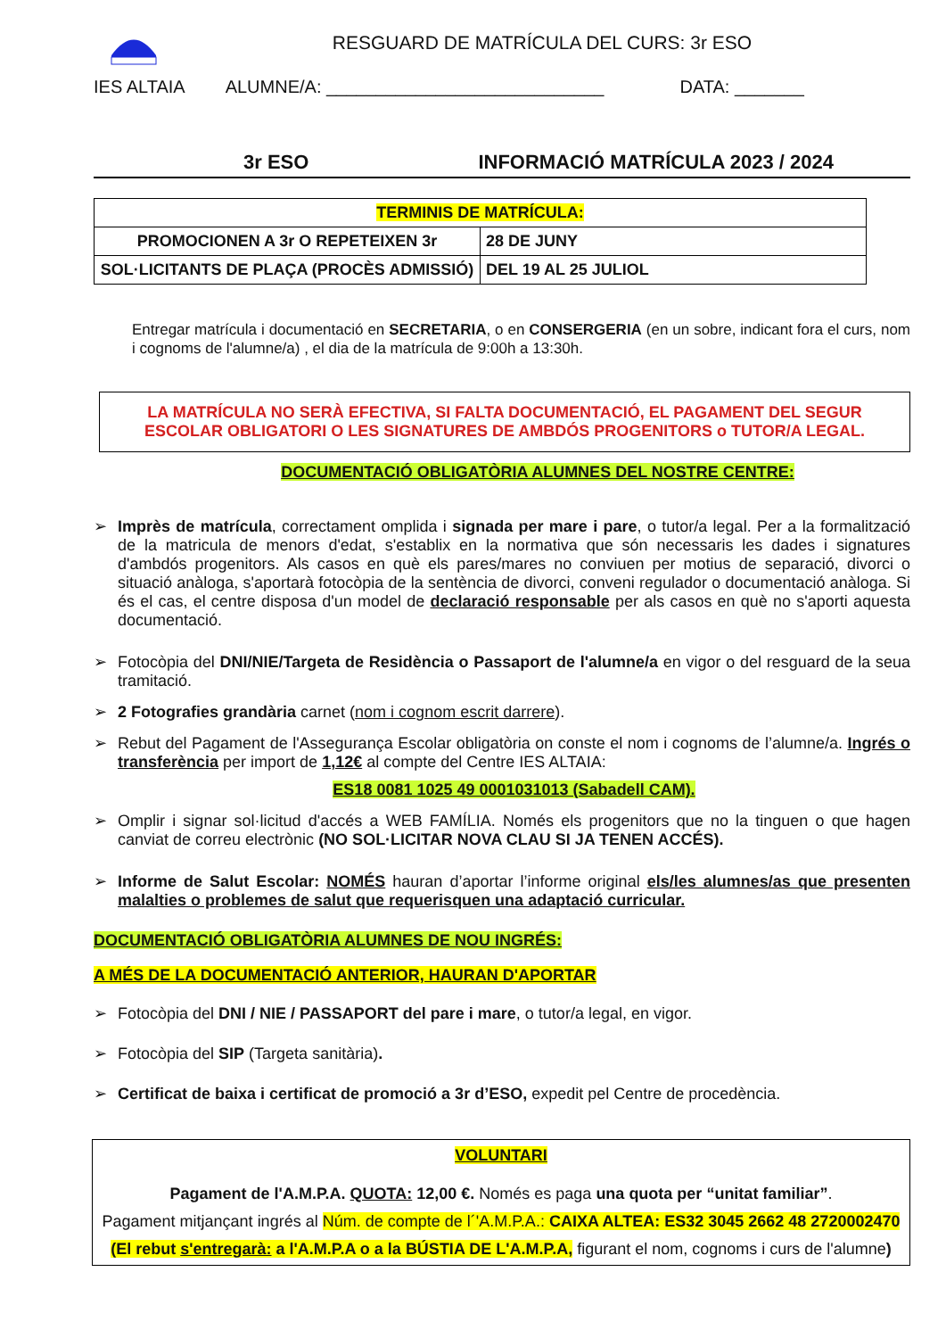RESGUARD DE MATRÍCULA DEL CURS: 3r ESO
IES ALTAIA ALUMNE/A: ____________________________ DATA: _______
3r ESO INFORMACIÓ MATRÍCULA 2023 / 2024
| TERMINIS DE MATRÍCULA: | |
| PROMOCIONEN A 3r O REPETEIXEN 3r | 28 DE JUNY |
| SOL·LICITANTS DE PLAÇA (PROCÈS ADMISSIÓ) | DEL 19 AL 25 JULIOL |
Entregar matrícula i documentació en SECRETARIA, o en CONSERGERIA (en un sobre, indicant fora el curs, nom i cognoms de l'alumne/a) , el dia de la matrícula de 9:00h a 13:30h.
LA MATRÍCULA NO SERÀ EFECTIVA, SI FALTA DOCUMENTACIÓ, EL PAGAMENT DEL SEGUR ESCOLAR OBLIGATORI O LES SIGNATURES DE AMBDÓS PROGENITORS o TUTOR/A LEGAL.
DOCUMENTACIÓ OBLIGATÒRIA ALUMNES DEL NOSTRE CENTRE:
➢ Imprès de matrícula, correctament omplida i signada per mare i pare, o tutor/a legal. Per a la formalització de la matricula de menors d'edat, s'establix en la normativa que són necessaris les dades i signatures d'ambdós progenitors. Als casos en què els pares/mares no conviuen per motius de separació, divorci o situació anàloga, s'aportarà fotocòpia de la sentència de divorci, conveni regulador o documentació anàloga. Si és el cas, el centre disposa d'un model de declaració responsable per als casos en què no s'aporti aquesta documentació.
➢ Fotocòpia del DNI/NIE/Targeta de Residència o Passaport de l'alumne/a en vigor o del resguard de la seua tramitació.
➢ 2 Fotografies grandària carnet (nom i cognom escrit darrere).
➢ Rebut del Pagament de l'Assegurança Escolar obligatòria on conste el nom i cognoms de l’alumne/a. Ingrés o transferència per import de 1,12€ al compte del Centre IES ALTAIA:
ES18 0081 1025 49 0001031013 (Sabadell CAM).
➢ Omplir i signar sol·licitud d'accés a WEB FAMÍLIA. Només els progenitors que no la tinguen o que hagen canviat de correu electrònic (NO SOL·LICITAR NOVA CLAU SI JA TENEN ACCÉS).
➢ Informe de Salut Escolar: NOMÉS hauran d’aportar l’informe original els/les alumnes/as que presenten malalties o problemes de salut que requerisquen una adaptació curricular.
DOCUMENTACIÓ OBLIGATÒRIA ALUMNES DE NOU INGRÉS:
A MÉS DE LA DOCUMENTACIÓ ANTERIOR, HAURAN D'APORTAR
➢ Fotocòpia del DNI / NIE / PASSAPORT del pare i mare, o tutor/a legal, en vigor.
➢ Fotocòpia del SIP (Targeta sanitària).
➢ Certificat de baixa i certificat de promoció a 3r d’ESO, expedit pel Centre de procedència.
VOLUNTARI
Pagament de l'A.M.P.A. QUOTA: 12,00 €. Només es paga una quota per “unitat familiar”.
Pagament mitjançant ingrés al Núm. de compte de l´'A.M.P.A.: CAIXA ALTEA: ES32 3045 2662 48 2720002470
(El rebut s'entregarà: a l'A.M.P.A o a la BÚSTIA DE L'A.M.P.A, figurant el nom, cognoms i curs de l'alumne)